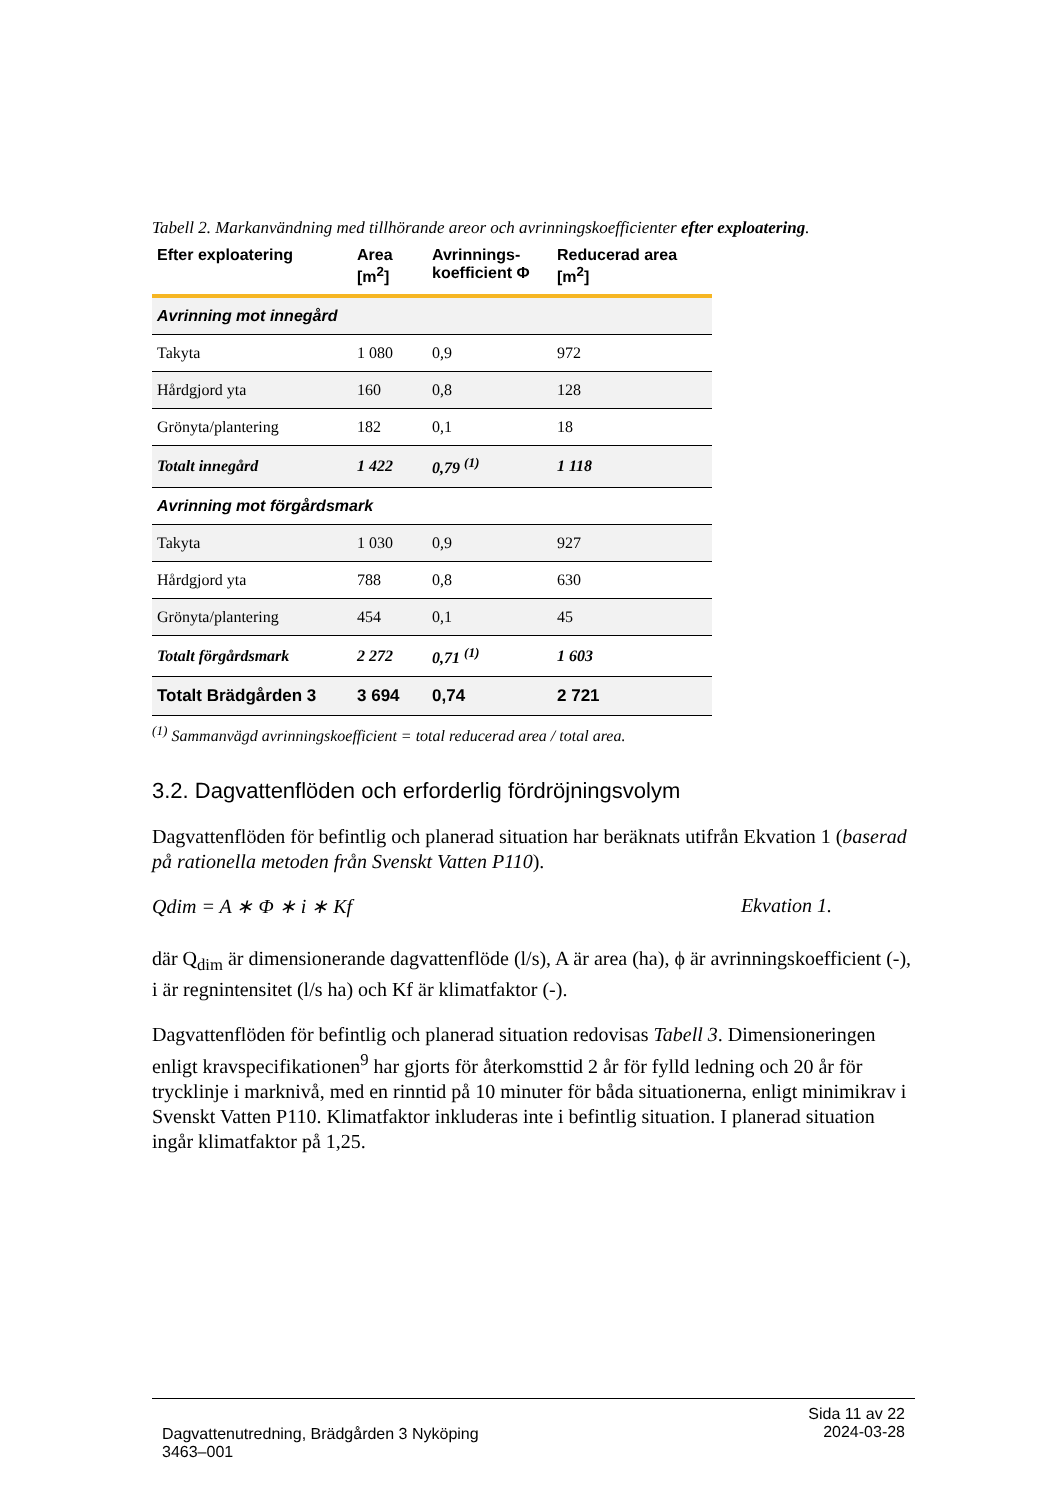Tabell 2. Markanvändning med tillhörande areor och avrinningskoefficienter efter exploatering.
| Efter exploatering | Area [m<sup>2</sup>] | Avrinnings-koefficient Φ | Reducerad area [m<sup>2</sup>] |
| --- | --- | --- | --- |
| Avrinning mot innegård | | | |
| Takyta | 1 080 | 0,9 | 972 |
| Hårdgjord yta | 160 | 0,8 | 128 |
| Grönyta/plantering | 182 | 0,1 | 18 |
| Totalt innegård | 1 422 | 0,79 <sup>(1)</sup> | 1 118 |
| Avrinning mot förgårdsmark | | | |
| Takyta | 1 030 | 0,9 | 927 |
| Hårdgjord yta | 788 | 0,8 | 630 |
| Grönyta/plantering | 454 | 0,1 | 45 |
| Totalt förgårdsmark | 2 272 | 0,71 <sup>(1)</sup> | 1 603 |
| Totalt Brädgården 3 | 3 694 | 0,74 | 2 721 |
<sup>(1)</sup> Sammanvägd avrinningskoefficient = total reducerad area / total area.
3.2. Dagvattenflöden och erforderlig fördröjningsvolym
Dagvattenflöden för befintlig och planerad situation har beräknats utifrån Ekvation 1 (baserad på rationella metoden från Svenskt Vatten P110).
Qdim = A ∗ Φ ∗ i ∗ Kf Ekvation 1.
där Q<sub>dim</sub> är dimensionerande dagvattenflöde (l/s), A är area (ha), ϕ är avrinningskoefficient (-), i är regnintensitet (l/s ha) och Kf är klimatfaktor (-).
Dagvattenflöden för befintlig och planerad situation redovisas Tabell 3. Dimensioneringen enligt kravspecifikationen<sup>9</sup> har gjorts för återkomsttid 2 år för fylld ledning och 20 år för trycklinje i marknivå, med en rinntid på 10 minuter för båda situationerna, enligt minimikrav i Svenskt Vatten P110. Klimatfaktor inkluderas inte i befintlig situation. I planerad situation ingår klimatfaktor på 1,25.
Dagvattenutredning, Brädgården 3 Nyköping
3463–001
Sida 11 av 22
2024-03-28